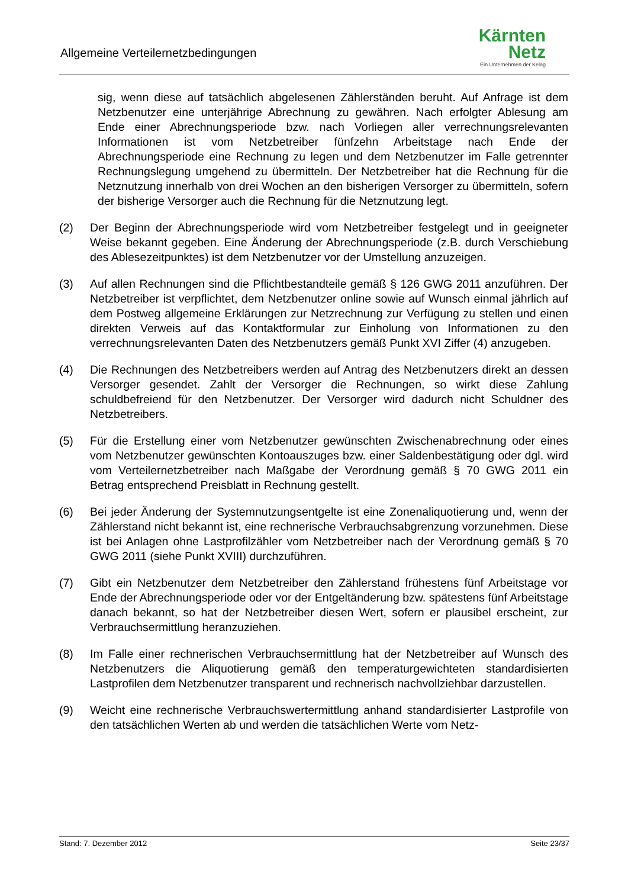Allgemeine Verteilernetzbedingungen
Kärnten
Netz
Ein Unternehmen der Kelag
sig, wenn diese auf tatsächlich abgelesenen Zählerständen beruht. Auf Anfrage ist dem Netzbenutzer eine unterjährige Abrechnung zu gewähren. Nach erfolgter Ablesung am Ende einer Abrechnungsperiode bzw. nach Vorliegen aller verrechnungsrelevanten Informationen ist vom Netzbetreiber fünfzehn Arbeitstage nach Ende der Abrechnungsperiode eine Rechnung zu legen und dem Netzbenutzer im Falle getrennter Rechnungslegung umgehend zu übermitteln. Der Netzbetreiber hat die Rechnung für die Netznutzung innerhalb von drei Wochen an den bisherigen Versorger zu übermitteln, sofern der bisherige Versorger auch die Rechnung für die Netznutzung legt.
(2) Der Beginn der Abrechnungsperiode wird vom Netzbetreiber festgelegt und in geeigneter Weise bekannt gegeben. Eine Änderung der Abrechnungsperiode (z.B. durch Verschiebung des Ablesezeitpunktes) ist dem Netzbenutzer vor der Umstellung anzuzeigen.
(3) Auf allen Rechnungen sind die Pflichtbestandteile gemäß § 126 GWG 2011 anzuführen. Der Netzbetreiber ist verpflichtet, dem Netzbenutzer online sowie auf Wunsch einmal jährlich auf dem Postweg allgemeine Erklärungen zur Netzrechnung zur Verfügung zu stellen und einen direkten Verweis auf das Kontaktformular zur Einholung von Informationen zu den verrechnungsrelevanten Daten des Netzbenutzers gemäß Punkt XVI Ziffer (4) anzugeben.
(4) Die Rechnungen des Netzbetreibers werden auf Antrag des Netzbenutzers direkt an dessen Versorger gesendet. Zahlt der Versorger die Rechnungen, so wirkt diese Zahlung schuldbefreiend für den Netzbenutzer. Der Versorger wird dadurch nicht Schuldner des Netzbetreibers.
(5) Für die Erstellung einer vom Netzbenutzer gewünschten Zwischenabrechnung oder eines vom Netzbenutzer gewünschten Kontoauszuges bzw. einer Saldenbestätigung oder dgl. wird vom Verteilernetzbetreiber nach Maßgabe der Verordnung gemäß § 70 GWG 2011 ein Betrag entsprechend Preisblatt in Rechnung gestellt.
(6) Bei jeder Änderung der Systemnutzungsentgelte ist eine Zonenaliquotierung und, wenn der Zählerstand nicht bekannt ist, eine rechnerische Verbrauchsabgrenzung vorzunehmen. Diese ist bei Anlagen ohne Lastprofilzähler vom Netzbetreiber nach der Verordnung gemäß § 70 GWG 2011 (siehe Punkt XVIII) durchzuführen.
(7) Gibt ein Netzbenutzer dem Netzbetreiber den Zählerstand frühestens fünf Arbeitstage vor Ende der Abrechnungsperiode oder vor der Entgeltänderung bzw. spätestens fünf Arbeitstage danach bekannt, so hat der Netzbetreiber diesen Wert, sofern er plausibel erscheint, zur Verbrauchsermittlung heranzuziehen.
(8) Im Falle einer rechnerischen Verbrauchsermittlung hat der Netzbetreiber auf Wunsch des Netzbenutzers die Aliquotierung gemäß den temperaturgewichteten standardisierten Lastprofilen dem Netzbenutzer transparent und rechnerisch nachvollziehbar darzustellen.
(9) Weicht eine rechnerische Verbrauchswertermittlung anhand standardisierter Lastprofile von den tatsächlichen Werten ab und werden die tatsächlichen Werte vom Netz-
Stand: 7. Dezember 2012 Seite 23/37